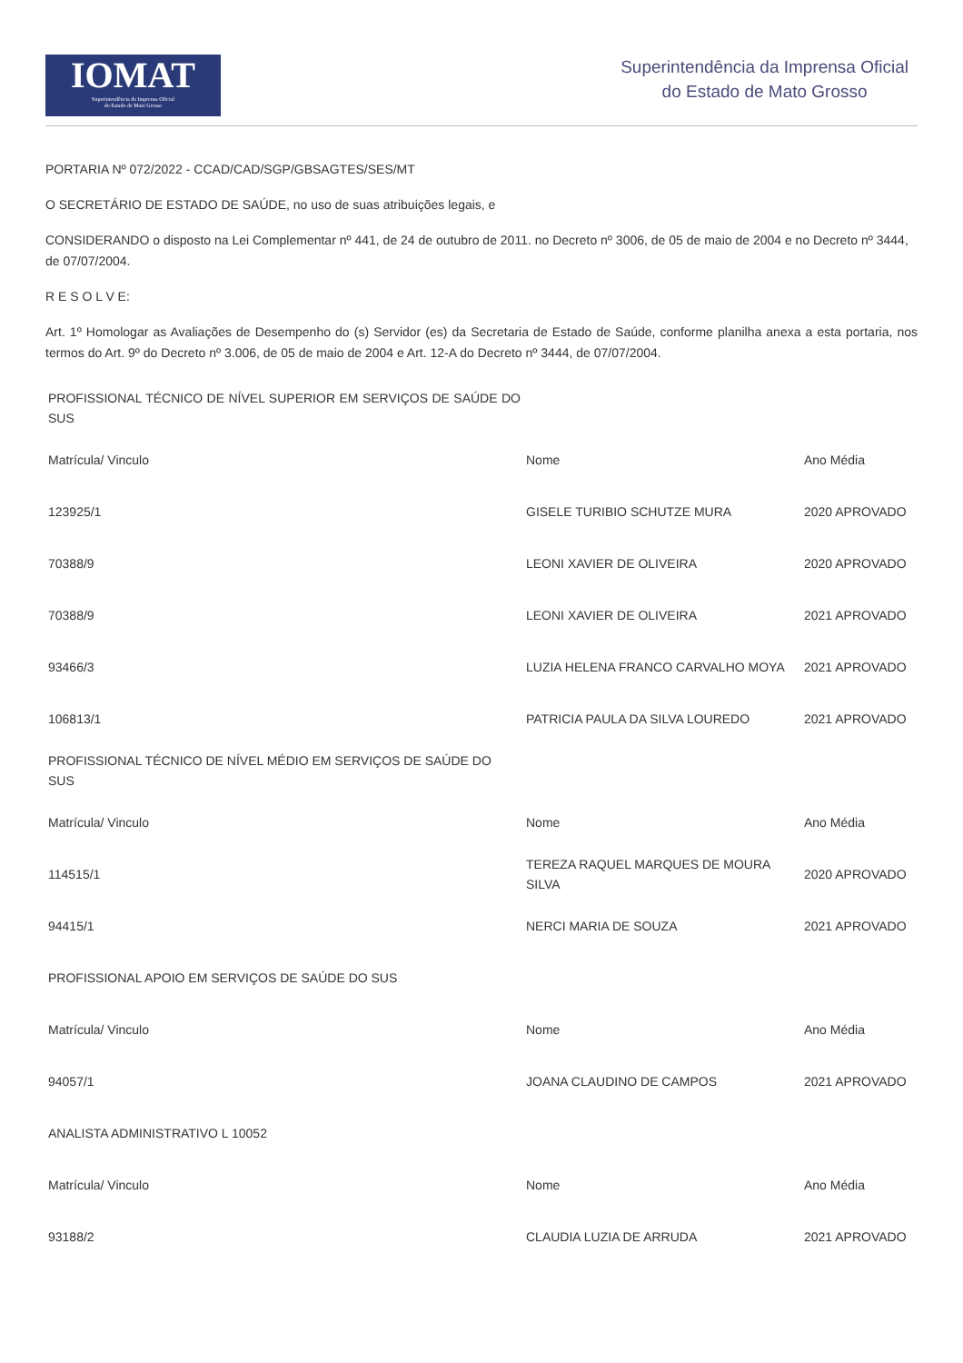IOMAT
Superintendência da Imprensa Oficial
do Estado de Mato Grosso
Superintendência da Imprensa Oficial
do Estado de Mato Grosso
PORTARIA Nº 072/2022 - CCAD/CAD/SGP/GBSAGTES/SES/MT
O SECRETÁRIO DE ESTADO DE SAÚDE, no uso de suas atribuições legais, e
CONSIDERANDO o disposto na Lei Complementar nº 441, de 24 de outubro de 2011. no Decreto nº 3006, de 05 de maio de 2004 e no Decreto nº 3444, de 07/07/2004.
R E S O L V E:
Art. 1º Homologar as Avaliações de Desempenho do (s) Servidor (es) da Secretaria de Estado de Saúde, conforme planilha anexa a esta portaria, nos termos do Art. 9º do Decreto nº 3.006, de 05 de maio de 2004 e Art. 12-A do Decreto nº 3444, de 07/07/2004.
| PROFISSIONAL TÉCNICO DE NÍVEL SUPERIOR EM SERVIÇOS DE SAÚDE DO SUS | | |
| Matrícula/ Vinculo | Nome | Ano Média |
| 123925/1 | GISELE TURIBIO SCHUTZE MURA | 2020 APROVADO |
| 70388/9 | LEONI XAVIER DE OLIVEIRA | 2020 APROVADO |
| 70388/9 | LEONI XAVIER DE OLIVEIRA | 2021 APROVADO |
| 93466/3 | LUZIA HELENA FRANCO CARVALHO MOYA | 2021 APROVADO |
| 106813/1 | PATRICIA PAULA DA SILVA LOUREDO | 2021 APROVADO |
| PROFISSIONAL TÉCNICO DE NÍVEL MÉDIO EM SERVIÇOS DE SAÚDE DO SUS | | |
| Matrícula/ Vinculo | Nome | Ano Média |
| 114515/1 | TEREZA RAQUEL MARQUES DE MOURA SILVA | 2020 APROVADO |
| 94415/1 | NERCI MARIA DE SOUZA | 2021 APROVADO |
| PROFISSIONAL APOIO EM SERVIÇOS DE SAÚDE DO SUS | | |
| Matrícula/ Vinculo | Nome | Ano Média |
| 94057/1 | JOANA CLAUDINO DE CAMPOS | 2021 APROVADO |
| ANALISTA ADMINISTRATIVO L 10052 | | |
| Matrícula/ Vinculo | Nome | Ano Média |
| 93188/2 | CLAUDIA LUZIA DE ARRUDA | 2021 APROVADO |